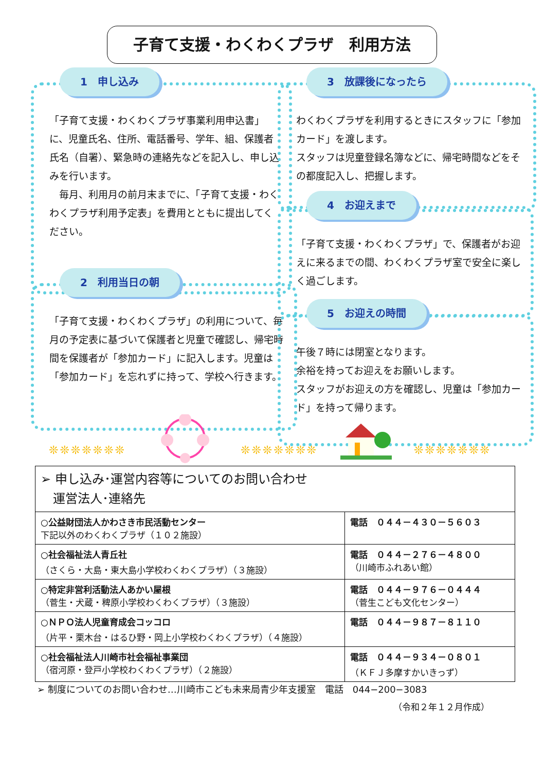子育て支援・わくわくプラザ　利用方法
1　申し込み
「子育て支援・わくわくプラザ事業利用申込書」に、児童氏名、住所、電話番号、学年、組、保護者氏名（自署）、緊急時の連絡先などを記入し、申し込みを行います。
　毎月、利用月の前月末までに、「子育て支援・わくわくプラザ利用予定表」を費用とともに提出してください。
2　利用当日の朝
「子育て支援・わくわくプラザ」の利用について、毎月の予定表に基づいて保護者と児童で確認し、帰宅時間を保護者が「参加カード」に記入します。児童は「参加カード」を忘れずに持って、学校へ行きます。
3　放課後になったら
わくわくプラザを利用するときにスタッフに「参加カード」を渡します。
スタッフは児童登録名簿などに、帰宅時間などをその都度記入し、把握します。
4　お迎えまで
「子育て支援・わくわくプラザ」で、保護者がお迎えに来るまでの間、わくわくプラザ室で安全に楽しく過ごします。
5　お迎えの時間
午後７時には閉室となります。
余裕を持ってお迎えをお願いします。
スタッフがお迎えの方を確認し、児童は「参加カード」を持って帰ります。
❊❊❊❊❊❊❊ ❊❊❊❊❊❊❊ ❊❊❊❊❊❊❊
| ➢ 申し込み･運営内容等についてのお問い合わせ 運営法人･連絡先 | |
| ○公益財団法人かわさき市民活動センター 下記以外のわくわくプラザ（１０２施設） | 電話 ０４４－４３０－５６０３ |
| ○社会福祉法人青丘社 （さくら・大島・東大島小学校わくわくプラザ）（３施設） | 電話 ０４４－２７６－４８００ （川崎市ふれあい館） |
| ○特定非営利活動法人あかい屋根 （菅生・犬蔵・稗原小学校わくわくプラザ）（３施設） | 電話 ０４４－９７６－０４４４ （菅生こども文化センター） |
| ○ＮＰＯ法人児童育成会コッコロ （片平・栗木台・はるひ野・岡上小学校わくわくプラザ）（４施設） | 電話 ０４４－９８７－８１１０ |
| ○社会福祉法人川崎市社会福祉事業団 （宿河原・登戸小学校わくわくプラザ）（２施設） | 電話 ０４４－９３４－０８０１ （ＫＦＪ多摩すかいきっず） |
➢ 制度についてのお問い合わせ…川崎市こども未来局青少年支援室　電話　044−200−3083
（令和２年１２月作成）